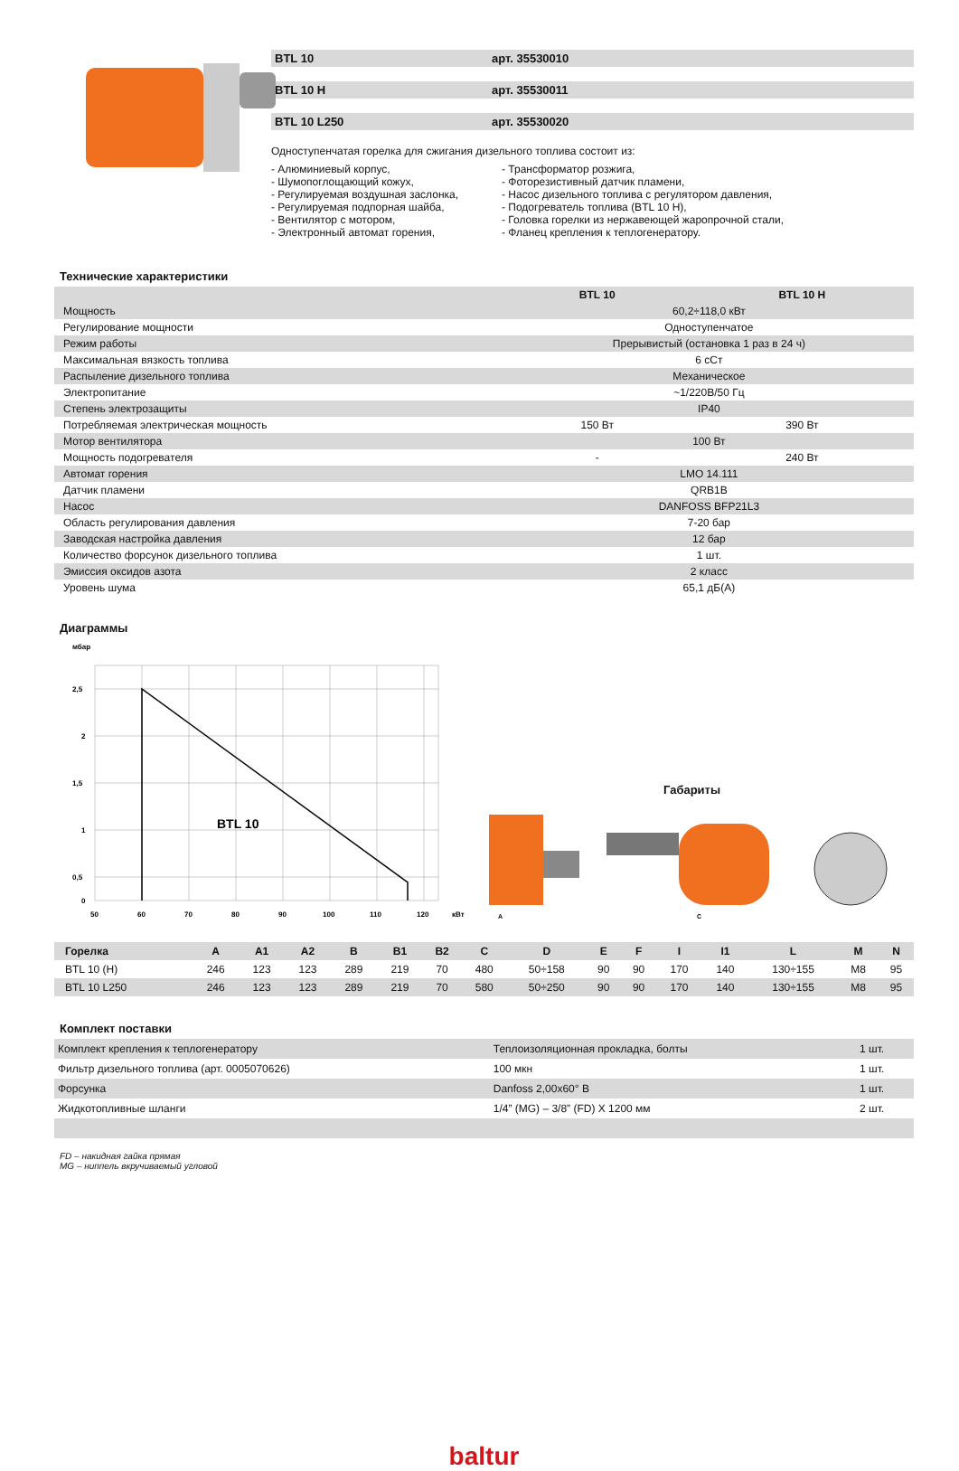BTL 10 арт. 35530010
BTL 10 H арт. 35530011
BTL 10 L250 арт. 35530020
Одноступенчатая горелка для сжигания дизельного топлива состоит из:
- Алюминиевый корпус,
- Шумопоглощающий кожух,
- Регулируемая воздушная заслонка,
- Регулируемая подпорная шайба,
- Вентилятор с мотором,
- Электронный автомат горения,
- Трансформатор розжига,
- Фоторезистивный датчик пламени,
- Насос дизельного топлива с регулятором давления,
- Подогреватель топлива (BTL 10 H),
- Головка горелки из нержавеющей жаропрочной стали,
- Фланец крепления к теплогенератору.
Технические характеристики
| | BTL 10 | BTL 10 H |
| Мощность | 60,2÷118,0 кВт | |
| Регулирование мощности | Одноступенчатое | |
| Режим работы | Прерывистый (остановка 1 раз в 24 ч) | |
| Максимальная вязкость топлива | 6 сСт | |
| Распыление дизельного топлива | Механическое | |
| Электропитание | ~1/220В/50 Гц | |
| Степень электрозащиты | IP40 | |
| Потребляемая электрическая мощность | 150 Вт | 390 Вт |
| Мотор вентилятора | 100 Вт | |
| Мощность подогревателя | - | 240 Вт |
| Автомат горения | LMO 14.111 | |
| Датчик пламени | QRB1B | |
| Насос | DANFOSS BFP21L3 | |
| Область регулирования давления | 7-20 бар | |
| Заводская настройка давления | 12 бар | |
| Количество форсунок дизельного топлива | 1 шт. | |
| Эмиссия оксидов азота | 2 класс | |
| Уровень шума | 65,1 дБ(А) | |
Диаграммы
мбар
BTL 10
2,5
2
1,5
1
0,5
0
50
60
70
80
90
100
110
120
кВт
Габариты
A
C
| Горелка | A | A1 | A2 | B | B1 | B2 | C | D | E | F | I | I1 | L | M | N |
| --- | --- | --- | --- | --- | --- | --- | --- | --- | --- | --- | --- | --- | --- | --- | --- |
| BTL 10 (H) | 246 | 123 | 123 | 289 | 219 | 70 | 480 | 50÷158 | 90 | 90 | 170 | 140 | 130÷155 | M8 | 95 |
| BTL 10 L250 | 246 | 123 | 123 | 289 | 219 | 70 | 580 | 50÷250 | 90 | 90 | 170 | 140 | 130÷155 | M8 | 95 |
Комплект поставки
| Комплект крепления к теплогенератору | Теплоизоляционная прокладка, болты | 1 шт. |
| Фильтр дизельного топлива (арт. 0005070626) | 100 мкн | 1 шт. |
| Форсунка | Danfoss 2,00x60° B | 1 шт. |
| Жидкотопливные шланги | 1/4” (MG) – 3/8” (FD) X 1200 мм | 2 шт. |
FD – накидная гайка прямая
MG – ниппель вкручиваемый угловой
baltur